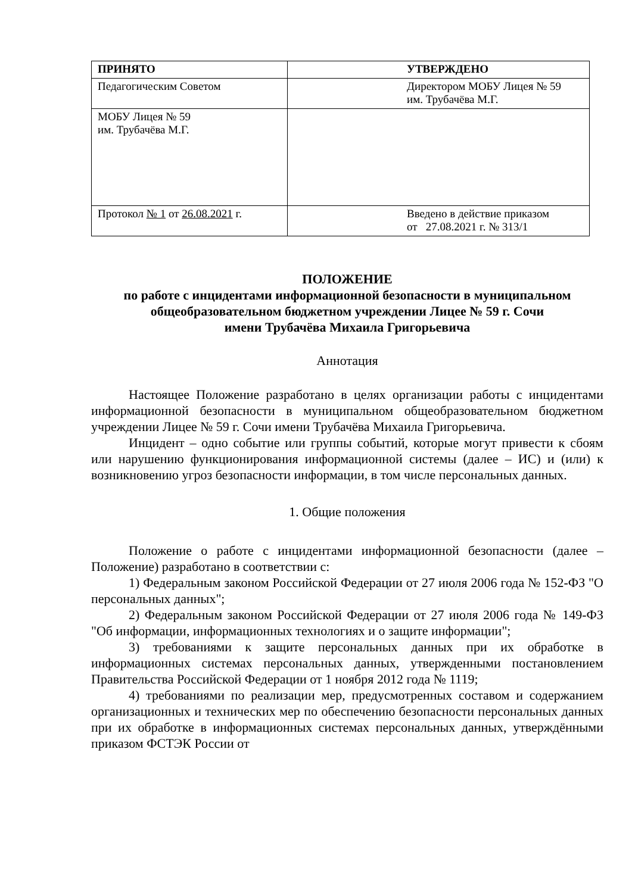| ПРИНЯТО | УТВЕРЖДЕНО |
| --- | --- |
| Педагогическим Советом | Директором МОБУ Лицея № 59 им. Трубачёва М.Г. |
| МОБУ Лицея № 59 им. Трубачёва М.Г. | |
| Протокол № 1 от 26.08.2021 г. | Введено в действие приказом от 27.08.2021 г. № 313/1 |
ПОЛОЖЕНИЕ
по работе с инцидентами информационной безопасности в муниципальном общеобразовательном бюджетном учреждении Лицее № 59 г. Сочи
имени Трубачёва Михаила Григорьевича
Аннотация
Настоящее Положение разработано в целях организации работы с инцидентами информационной безопасности в муниципальном общеобразовательном бюджетном учреждении Лицее № 59 г. Сочи имени Трубачёва Михаила Григорьевича.
Инцидент – одно событие или группы событий, которые могут привести к сбоям или нарушению функционирования информационной системы (далее – ИС) и (или) к возникновению угроз безопасности информации, в том числе персональных данных.
1. Общие положения
Положение о работе с инцидентами информационной безопасности (далее – Положение) разработано в соответствии с:
1) Федеральным законом Российской Федерации от 27 июля 2006 года № 152-ФЗ "О персональных данных";
2) Федеральным законом Российской Федерации от 27 июля 2006 года № 149-ФЗ "Об информации, информационных технологиях и о защите информации";
3) требованиями к защите персональных данных при их обработке в информационных системах персональных данных, утвержденными постановлением Правительства Российской Федерации от 1 ноября 2012 года № 1119;
4) требованиями по реализации мер, предусмотренных составом и содержанием организационных и технических мер по обеспечению безопасности персональных данных при их обработке в информационных системах персональных данных, утверждёнными приказом ФСТЭК России от